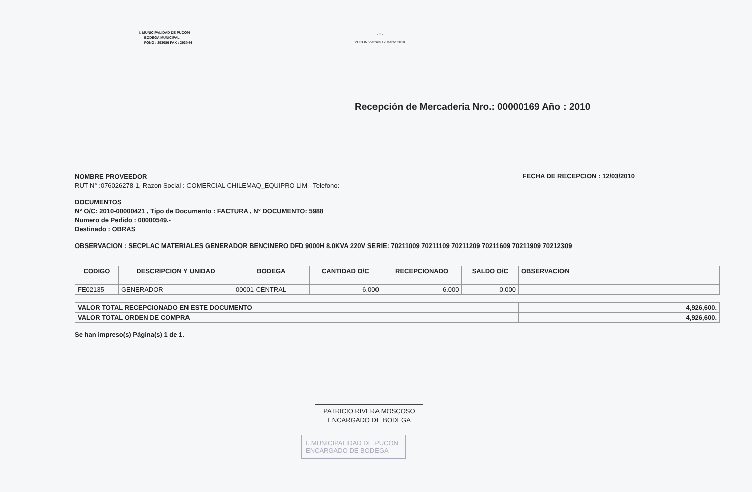I. MUNICIPALIDAD DE PUCON
BODEGA MUNICIPAL
FONO : 293086 FAX : 293044
- 1 -
PUCON,Viernes 12 Marzo 2010
Recepción de Mercaderia Nro.: 00000169 Año : 2010
NOMBRE PROVEEDOR
RUT N° :076026278-1, Razon Social : COMERCIAL CHILEMAQ_EQUIPRO LIM - Telefono:
FECHA DE RECEPCION : 12/03/2010
DOCUMENTOS
N° O/C: 2010-00000421 , Tipo de Documento : FACTURA , N° DOCUMENTO: 5988
Numero de Pedido : 00000549.-
Destinado : OBRAS
OBSERVACION : SECPLAC MATERIALES GENERADOR BENCINERO DFD 9000H 8.0KVA 220V SERIE: 70211009 70211109 70211209 70211609 70211909 70212309
| CODIGO | DESCRIPCION Y UNIDAD | BODEGA | CANTIDAD O/C | RECEPCIONADO | SALDO O/C | OBSERVACION |
| --- | --- | --- | --- | --- | --- | --- |
| FE02135 | GENERADOR | 00001-CENTRAL | 6.000 | 6.000 | 0.000 | |
| VALOR TOTAL RECEPCIONADO EN ESTE DOCUMENTO | 4,926,600. |
| VALOR TOTAL ORDEN DE COMPRA | 4,926,600. |
Se han impreso(s) Página(s) 1 de 1.
PATRICIO RIVERA MOSCOSO
ENCARGADO DE BODEGA
I. MUNICIPALIDAD DE PUCON
ENCARGADO DE BODEGA